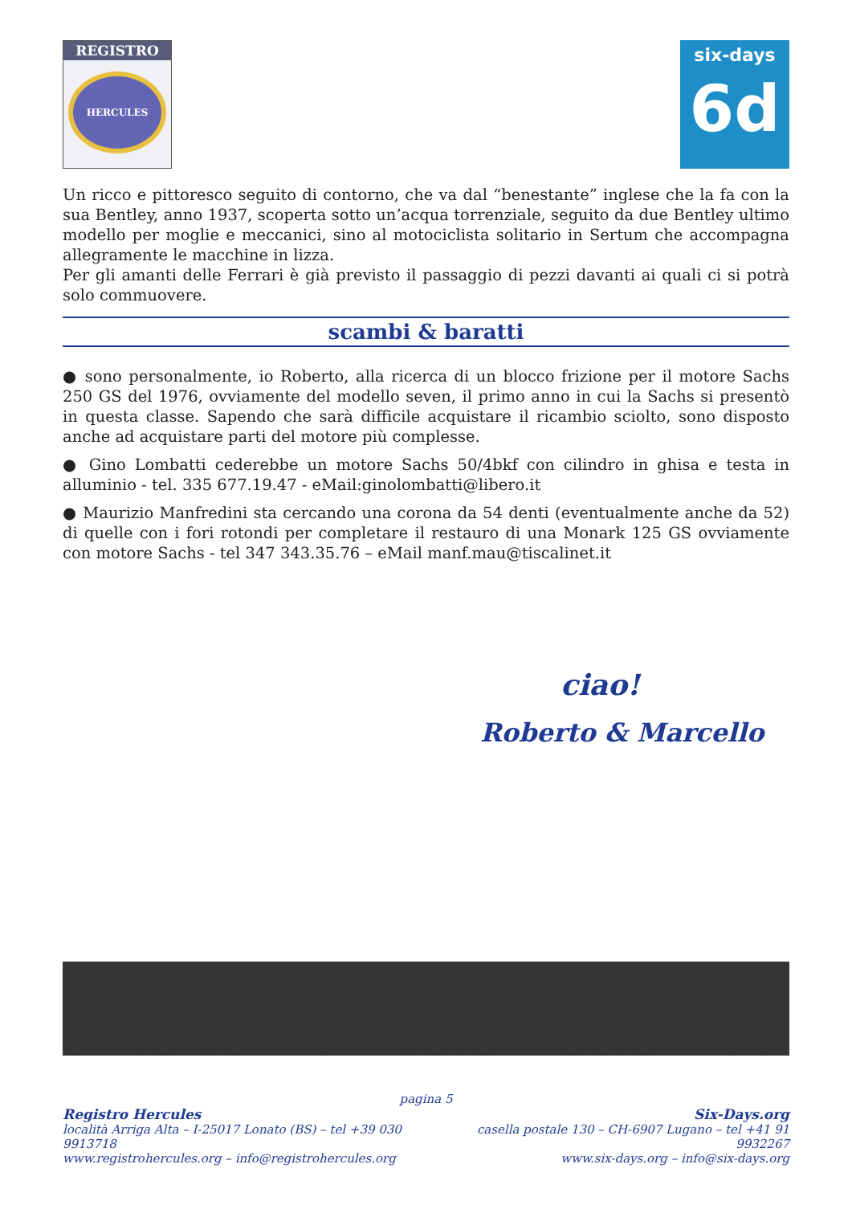REGISTRO
HERCULES
six-days
6d
Un ricco e pittoresco seguito di contorno, che va dal “benestante” inglese che la fa con la sua Bentley, anno 1937, scoperta sotto un’acqua torrenziale, seguito da due Bentley ultimo modello per moglie e meccanici, sino al motociclista solitario in Sertum che accompagna allegramente le macchine in lizza.
Per gli amanti delle Ferrari è già previsto il passaggio di pezzi davanti ai quali ci si potrà solo commuovere.
scambi & baratti
● sono personalmente, io Roberto, alla ricerca di un blocco frizione per il motore Sachs 250 GS del 1976, ovviamente del modello seven, il primo anno in cui la Sachs si presentò in questa classe. Sapendo che sarà difficile acquistare il ricambio sciolto, sono disposto anche ad acquistare parti del motore più complesse.
● Gino Lombatti cederebbe un motore Sachs 50/4bkf con cilindro in ghisa e testa in alluminio - tel. 335 677.19.47 - eMail:ginolombatti@libero.it
● Maurizio Manfredini sta cercando una corona da 54 denti (eventualmente anche da 52) di quelle con i fori rotondi per completare il restauro di una Monark 125 GS ovviamente con motore Sachs - tel 347 343.35.76 – eMail manf.mau@tiscalinet.it
ciao!
Roberto & Marcello
pagina 5
Registro Hercules
località Arriga Alta – I-25017 Lonato (BS) – tel +39 030 9913718
www.registrohercules.org – info@registrohercules.org
Six-Days.org
casella postale 130 – CH-6907 Lugano – tel +41 91 9932267
www.six-days.org – info@six-days.org